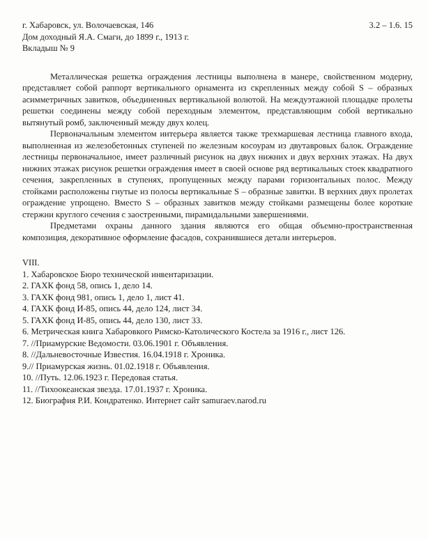г. Хабаровск, ул. Волочаевская, 146 3.2 – 1.6. 15
Дом доходный Я.А. Смаги, до 1899 г., 1913 г.
Вкладыш № 9
Металлическая решетка ограждения лестницы выполнена в манере, свойственном модерну, представляет собой раппорт вертикального орнамента из скрепленных между собой S – образных асимметричных завитков, объединенных вертикальной волютой. На междуэтажной площадке пролеты решетки соединены между собой переходным элементом, представляющим собой вертикально вытянутый ромб, заключенный между двух колец.
Первоначальным элементом интерьера является также трехмаршевая лестница главного входа, выполненная из железобетонных ступеней по железным косоурам из двутавровых балок. Ограждение лестницы первоначальное, имеет различный рисунок на двух нижних и двух верхних этажах. На двух нижних этажах рисунок решетки ограждения имеет в своей основе ряд вертикальных стоек квадратного сечения, закрепленных в ступенях, пропущенных между парами горизонтальных полос. Между стойками расположены гнутые из полосы вертикальные S – образные завитки. В верхних двух пролетах ограждение упрощено. Вместо S – образных завитков между стойками размещены более короткие стержни круглого сечения с заостренными, пирамидальными завершениями.
Предметами охраны данного здания являются его общая объемно-пространственная композиция, декоративное оформление фасадов, сохранившиеся детали интерьеров.
VIII.
1. Хабаровское Бюро технической инвентаризации.
2. ГАХК фонд 58, опись 1, дело 14.
3. ГАХК фонд 981, опись 1, дело 1, лист 41.
4. ГАХК фонд И-85, опись 44, дело 124, лист 34.
5. ГАХК фонд И-85, опись 44, дело 130, лист 33.
6. Метрическая книга Хабаровкого Римско-Католического Костела за 1916 г., лист 126.
7. //Приамурские Ведомости. 03.06.1901 г. Объявления.
8. //Дальневосточные Известия. 16.04.1918 г. Хроника.
9.// Приамурская жизнь. 01.02.1918 г. Объявления.
10. //Путь. 12.06.1923 г. Передовая статья.
11. //Тихоокеанская звезда. 17.01.1937 г. Хроника.
12. Биография Р.И. Кондратенко. Интернет сайт samuraev.narod.ru